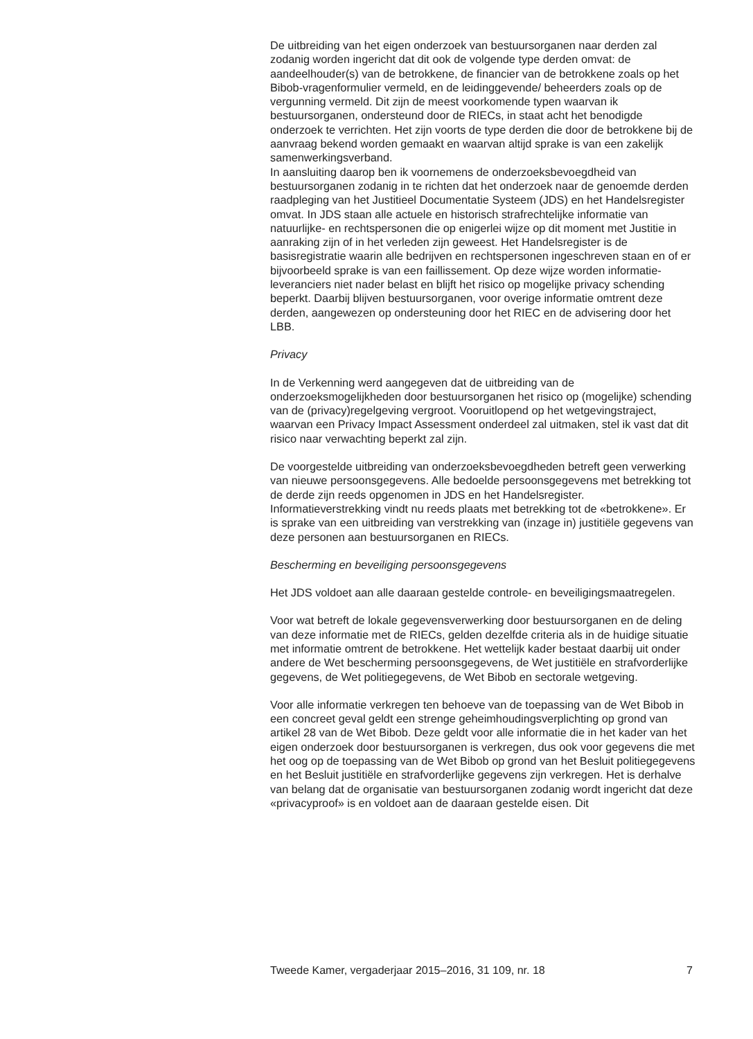De uitbreiding van het eigen onderzoek van bestuursorganen naar derden zal zodanig worden ingericht dat dit ook de volgende type derden omvat: de aandeelhouder(s) van de betrokkene, de financier van de betrokkene zoals op het Bibob-vragenformulier vermeld, en de leidinggevende/ beheerders zoals op de vergunning vermeld. Dit zijn de meest voorkomende typen waarvan ik bestuursorganen, ondersteund door de RIECs, in staat acht het benodigde onderzoek te verrichten. Het zijn voorts de type derden die door de betrokkene bij de aanvraag bekend worden gemaakt en waarvan altijd sprake is van een zakelijk samenwerkingsverband.
In aansluiting daarop ben ik voornemens de onderzoeksbevoegdheid van bestuursorganen zodanig in te richten dat het onderzoek naar de genoemde derden raadpleging van het Justitieel Documentatie Systeem (JDS) en het Handelsregister omvat. In JDS staan alle actuele en historisch strafrechtelijke informatie van natuurlijke- en rechtspersonen die op enigerlei wijze op dit moment met Justitie in aanraking zijn of in het verleden zijn geweest. Het Handelsregister is de basisregistratie waarin alle bedrijven en rechtspersonen ingeschreven staan en of er bijvoorbeeld sprake is van een faillissement. Op deze wijze worden informatie-leveranciers niet nader belast en blijft het risico op mogelijke privacy schending beperkt. Daarbij blijven bestuursorganen, voor overige informatie omtrent deze derden, aangewezen op ondersteuning door het RIEC en de advisering door het LBB.
Privacy
In de Verkenning werd aangegeven dat de uitbreiding van de onderzoeksmogelijkheden door bestuursorganen het risico op (mogelijke) schending van de (privacy)regelgeving vergroot. Vooruitlopend op het wetgevingstraject, waarvan een Privacy Impact Assessment onderdeel zal uitmaken, stel ik vast dat dit risico naar verwachting beperkt zal zijn.
De voorgestelde uitbreiding van onderzoeksbevoegdheden betreft geen verwerking van nieuwe persoonsgegevens. Alle bedoelde persoonsgegevens met betrekking tot de derde zijn reeds opgenomen in JDS en het Handelsregister. Informatieverstrekking vindt nu reeds plaats met betrekking tot de «betrokkene». Er is sprake van een uitbreiding van verstrekking van (inzage in) justitiële gegevens van deze personen aan bestuursorganen en RIECs.
Bescherming en beveiliging persoonsgegevens
Het JDS voldoet aan alle daaraan gestelde controle- en beveiligingsmaatregelen.
Voor wat betreft de lokale gegevensverwerking door bestuursorganen en de deling van deze informatie met de RIECs, gelden dezelfde criteria als in de huidige situatie met informatie omtrent de betrokkene. Het wettelijk kader bestaat daarbij uit onder andere de Wet bescherming persoonsgegevens, de Wet justitiële en strafvorderlijke gegevens, de Wet politiegegevens, de Wet Bibob en sectorale wetgeving.
Voor alle informatie verkregen ten behoeve van de toepassing van de Wet Bibob in een concreet geval geldt een strenge geheimhoudingsverplichting op grond van artikel 28 van de Wet Bibob. Deze geldt voor alle informatie die in het kader van het eigen onderzoek door bestuursorganen is verkregen, dus ook voor gegevens die met het oog op de toepassing van de Wet Bibob op grond van het Besluit politiegegevens en het Besluit justitiële en strafvorderlijke gegevens zijn verkregen. Het is derhalve van belang dat de organisatie van bestuursorganen zodanig wordt ingericht dat deze «privacyproof» is en voldoet aan de daaraan gestelde eisen. Dit
Tweede Kamer, vergaderjaar 2015–2016, 31 109, nr. 18 7